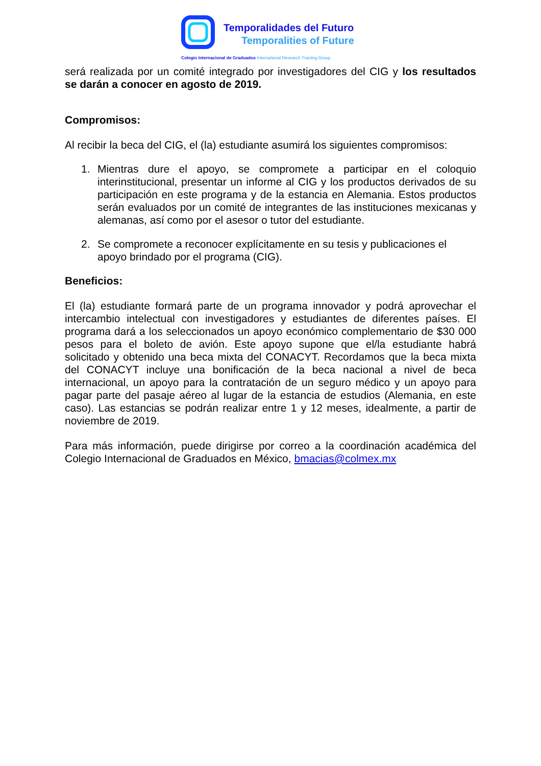Temporalidades del Futuro
Temporalities of Future
Colegio Internacional de Graduados International Research Training Group
será realizada por un comité integrado por investigadores del CIG y los resultados se darán a conocer en agosto de 2019.
Compromisos:
Al recibir la beca del CIG, el (la) estudiante asumirá los siguientes compromisos:
1. Mientras dure el apoyo, se compromete a participar en el coloquio interinstitucional, presentar un informe al CIG y los productos derivados de su participación en este programa y de la estancia en Alemania. Estos productos serán evaluados por un comité de integrantes de las instituciones mexicanas y alemanas, así como por el asesor o tutor del estudiante.
2. Se compromete a reconocer explícitamente en su tesis y publicaciones el apoyo brindado por el programa (CIG).
Beneficios:
El (la) estudiante formará parte de un programa innovador y podrá aprovechar el intercambio intelectual con investigadores y estudiantes de diferentes países. El programa dará a los seleccionados un apoyo económico complementario de $30 000 pesos para el boleto de avión. Este apoyo supone que el/la estudiante habrá solicitado y obtenido una beca mixta del CONACYT. Recordamos que la beca mixta del CONACYT incluye una bonificación de la beca nacional a nivel de beca internacional, un apoyo para la contratación de un seguro médico y un apoyo para pagar parte del pasaje aéreo al lugar de la estancia de estudios (Alemania, en este caso). Las estancias se podrán realizar entre 1 y 12 meses, idealmente, a partir de noviembre de 2019.
Para más información, puede dirigirse por correo a la coordinación académica del Colegio Internacional de Graduados en México, bmacias@colmex.mx